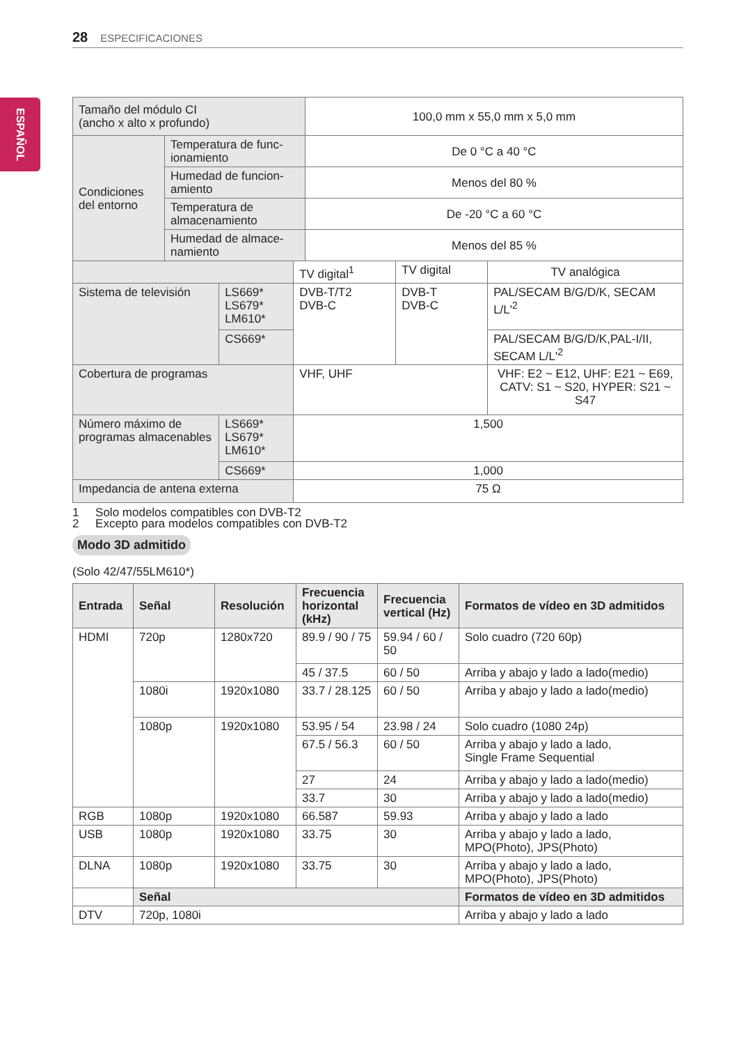28 ESPECIFICACIONES
ESPAÑOL
| Tamaño del módulo CI (ancho x alto x profundo) | | 100,0 mm x 55,0 mm x 5,0 mm |
| Condiciones del entorno | Temperatura de func-ionamiento | De 0 °C a 40 °C |
| | Humedad de funcion-amiento | Menos del 80 % |
| | Temperatura de almacenamiento | De -20 °C a 60 °C |
| | Humedad de almace-namiento | Menos del 85 % |
| | | TV digital<sup>1</sup> | TV digital | TV analógica |
| Sistema de televisión | LS669* LS679* LM610* | DVB-T/T2 DVB-C | DVB-T DVB-C | PAL/SECAM B/G/D/K, SECAM L/L'<sup>2</sup> |
| | CS669* | | | PAL/SECAM B/G/D/K,PAL-I/II, SECAM L/L'<sup>2</sup> |
| Cobertura de programas | | VHF, UHF | | VHF: E2 ~ E12, UHF: E21 ~ E69, CATV: S1 ~ S20, HYPER: S21 ~ S47 |
| Número máximo de programas almacenables | LS669* LS679* LM610* | 1,500 | | |
| | CS669* | 1,000 | | |
| Impedancia de antena externa | | 75 Ω | | |
1 Solo modelos compatibles con DVB-T2
2 Excepto para modelos compatibles con DVB-T2
Modo 3D admitido
(Solo 42/47/55LM610*)
| Entrada | Señal | Resolución | Frecuencia horizontal (kHz) | Frecuencia vertical (Hz) | Formatos de vídeo en 3D admitidos |
| --- | --- | --- | --- | --- | --- |
| HDMI | 720p | 1280x720 | 89.9 / 90 / 75 | 59.94 / 60 / 50 | Solo cuadro (720 60p) |
| | | | 45 / 37.5 | 60 / 50 | Arriba y abajo y lado a lado(medio) |
| | 1080i | 1920x1080 | 33.7 / 28.125 | 60 / 50 | Arriba y abajo y lado a lado(medio) |
| | 1080p | 1920x1080 | 53.95 / 54 | 23.98 / 24 | Solo cuadro (1080 24p) |
| | | | 67.5 / 56.3 | 60 / 50 | Arriba y abajo y lado a lado, Single Frame Sequential |
| | | | 27 | 24 | Arriba y abajo y lado a lado(medio) |
| | | | 33.7 | 30 | Arriba y abajo y lado a lado(medio) |
| RGB | 1080p | 1920x1080 | 66.587 | 59.93 | Arriba y abajo y lado a lado |
| USB | 1080p | 1920x1080 | 33.75 | 30 | Arriba y abajo y lado a lado, MPO(Photo), JPS(Photo) |
| DLNA | 1080p | 1920x1080 | 33.75 | 30 | Arriba y abajo y lado a lado, MPO(Photo), JPS(Photo) |
| | Señal | | | | Formatos de vídeo en 3D admitidos |
| DTV | 720p, 1080i | | | | Arriba y abajo y lado a lado |